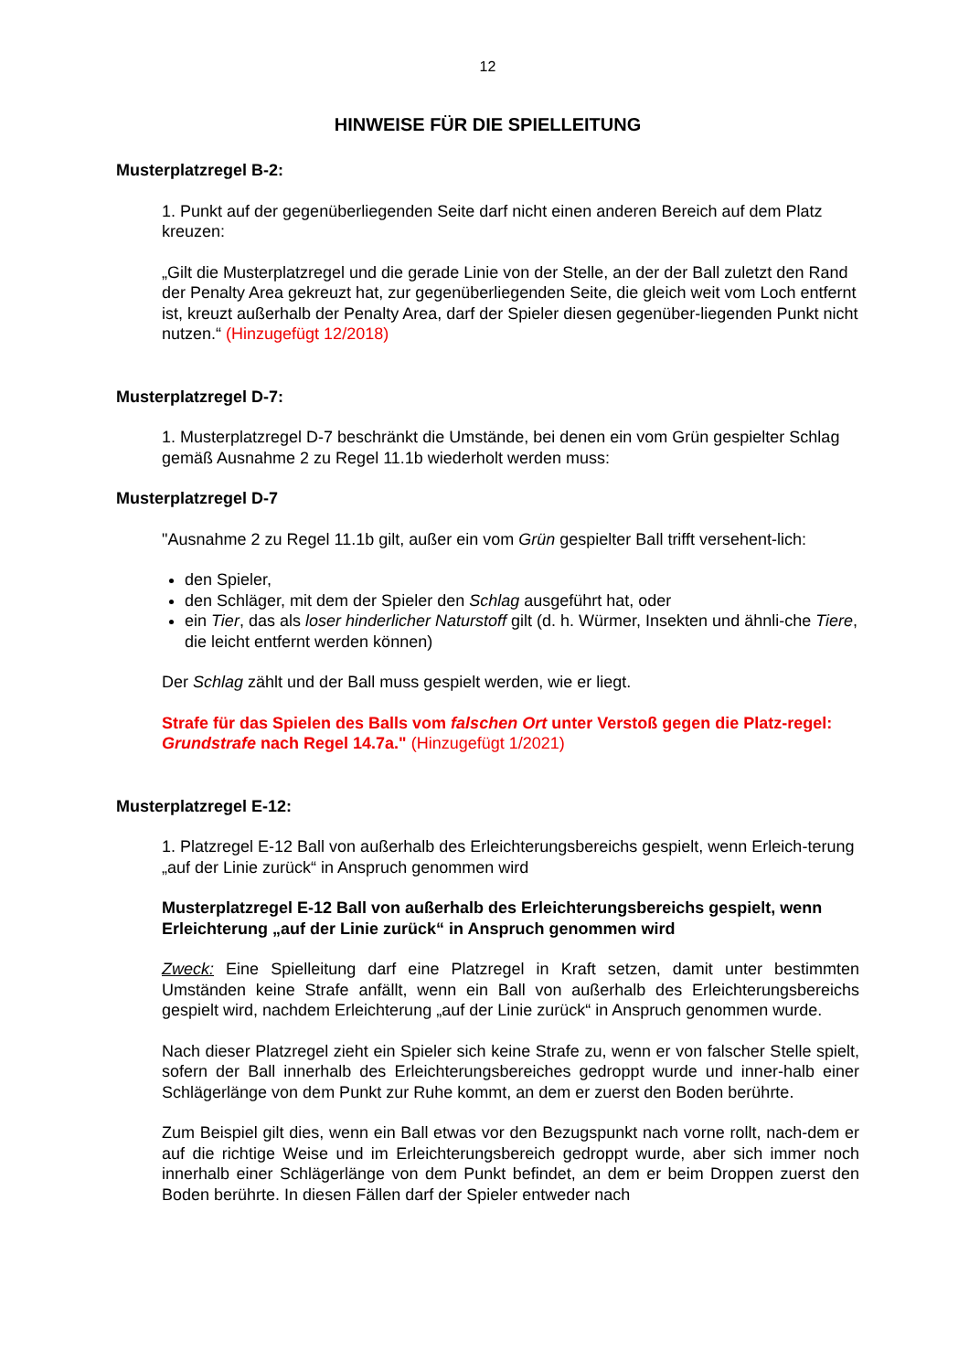12
HINWEISE FÜR DIE SPIELLEITUNG
Musterplatzregel B-2:
1. Punkt auf der gegenüberliegenden Seite darf nicht einen anderen Bereich auf dem Platz kreuzen:
„Gilt die Musterplatzregel und die gerade Linie von der Stelle, an der der Ball zuletzt den Rand der Penalty Area gekreuzt hat, zur gegenüberliegenden Seite, die gleich weit vom Loch entfernt ist, kreuzt außerhalb der Penalty Area, darf der Spieler diesen gegenüber-liegenden Punkt nicht nutzen.“ (Hinzugefügt 12/2018)
Musterplatzregel D-7:
1. Musterplatzregel D-7 beschränkt die Umstände, bei denen ein vom Grün gespielter Schlag gemäß Ausnahme 2 zu Regel 11.1b wiederholt werden muss:
Musterplatzregel D-7
"Ausnahme 2 zu Regel 11.1b gilt, außer ein vom Grün gespielter Ball trifft versehent-lich:
den Spieler,
den Schläger, mit dem der Spieler den Schlag ausgeführt hat, oder
ein Tier, das als loser hinderlicher Naturstoff gilt (d. h. Würmer, Insekten und ähnli-che Tiere, die leicht entfernt werden können)
Der Schlag zählt und der Ball muss gespielt werden, wie er liegt.
Strafe für das Spielen des Balls vom falschen Ort unter Verstoß gegen die Platz-regel: Grundstrafe nach Regel 14.7a." (Hinzugefügt 1/2021)
Musterplatzregel E-12:
1. Platzregel E-12 Ball von außerhalb des Erleichterungsbereichs gespielt, wenn Erleich-terung „auf der Linie zurück“ in Anspruch genommen wird
Musterplatzregel E-12 Ball von außerhalb des Erleichterungsbereichs gespielt, wenn Erleichterung „auf der Linie zurück“ in Anspruch genommen wird
Zweck: Eine Spielleitung darf eine Platzregel in Kraft setzen, damit unter bestimmten Umständen keine Strafe anfällt, wenn ein Ball von außerhalb des Erleichterungsbereichs gespielt wird, nachdem Erleichterung „auf der Linie zurück“ in Anspruch genommen wurde.
Nach dieser Platzregel zieht ein Spieler sich keine Strafe zu, wenn er von falscher Stelle spielt, sofern der Ball innerhalb des Erleichterungsbereiches gedroppt wurde und inner-halb einer Schlägerlänge von dem Punkt zur Ruhe kommt, an dem er zuerst den Boden berührte.
Zum Beispiel gilt dies, wenn ein Ball etwas vor den Bezugspunkt nach vorne rollt, nach-dem er auf die richtige Weise und im Erleichterungsbereich gedroppt wurde, aber sich immer noch innerhalb einer Schlägerlänge von dem Punkt befindet, an dem er beim Droppen zuerst den Boden berührte. In diesen Fällen darf der Spieler entweder nach